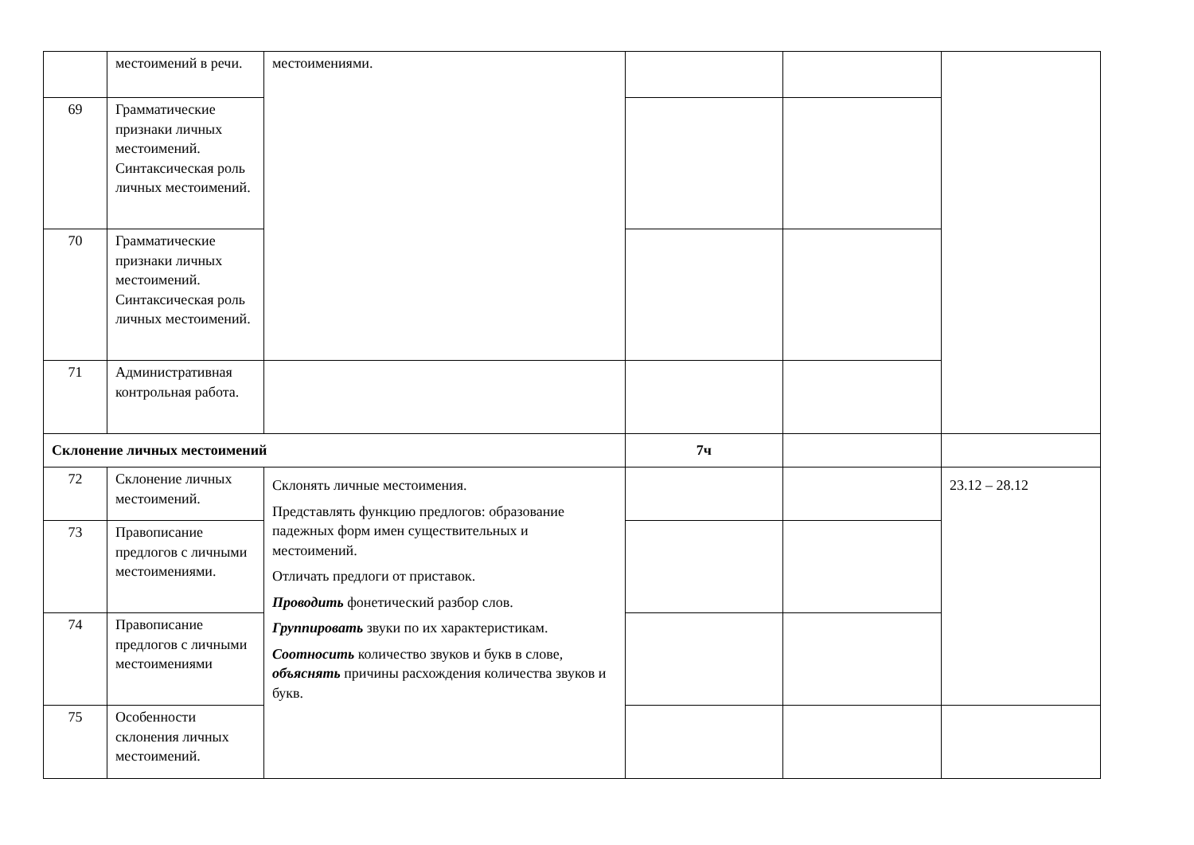| | местоимений в речи. | местоимениями. | | | |
| 69 | Грамматические признаки личных местоимений. Синтаксическая роль личных местоимений. | | | | |
| 70 | Грамматические признаки личных местоимений. Синтаксическая роль личных местоимений. | | | | |
| 71 | Административная контрольная работа. | | | | |
| Склонение личных местоимений | | | 7ч | | |
| 72 | Склонение личных местоимений. | Склонять личные местоимения. Представлять функцию предлогов: образование падежных форм имен существительных и местоимений. Отличать предлоги от приставок. Проводить фонетический разбор слов. Группировать звуки по их характеристикам. Соотносить количество звуков и букв в слове, объяснять причины расхождения количества звуков и букв. | | | 23.12 – 28.12 |
| 73 | Правописание предлогов с личными местоимениями. | | | | |
| 74 | Правописание предлогов с личными местоимениями | | | | |
| 75 | Особенности склонения личных местоимений. | | | | |